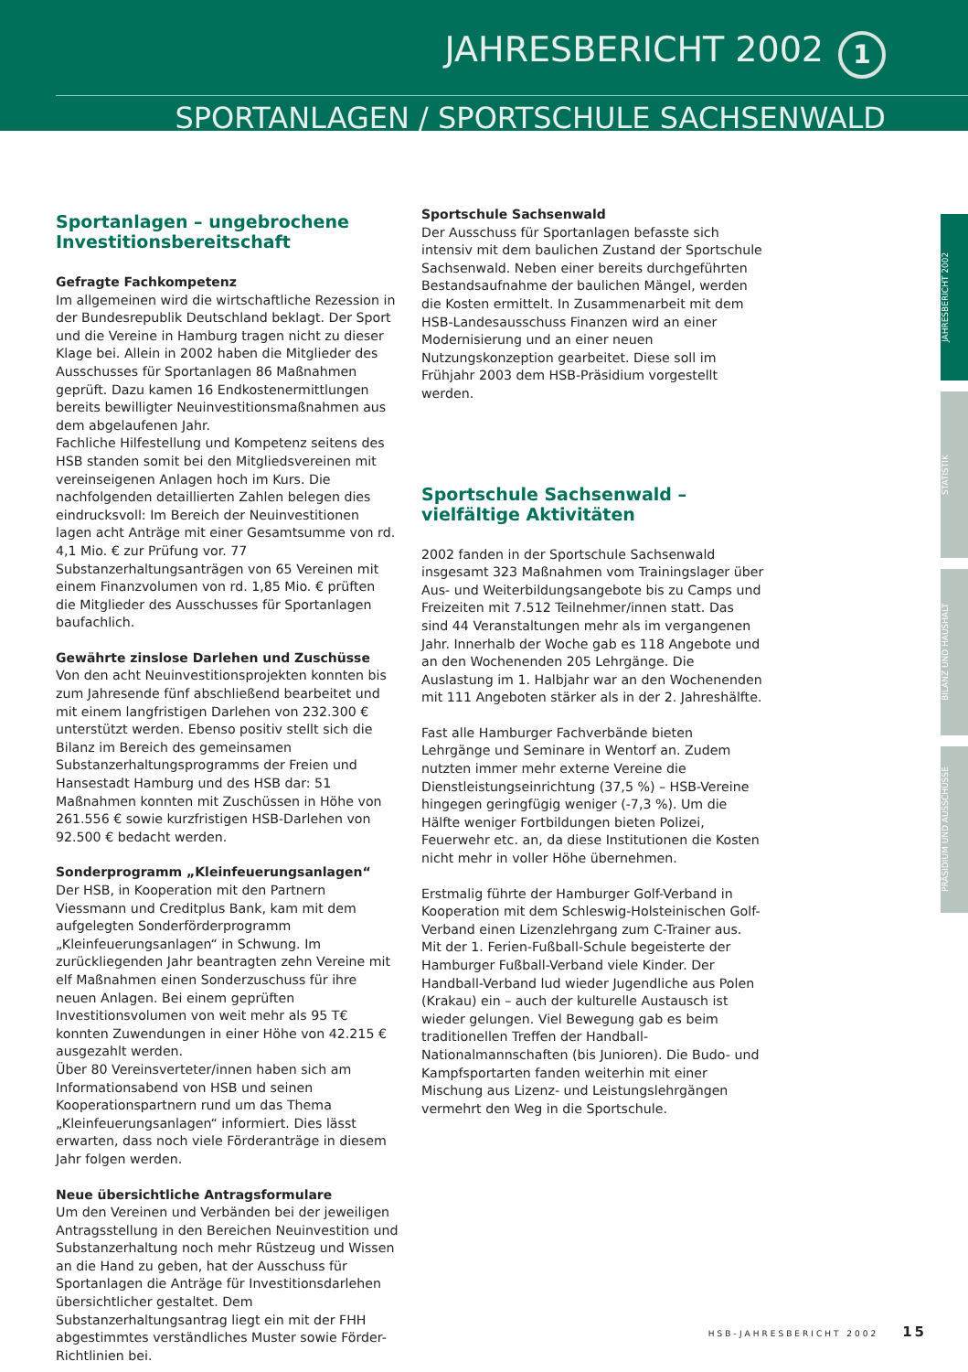JAHRESBERICHT 2002 1
SPORTANLAGEN / SPORTSCHULE SACHSENWALD
Sportanlagen – ungebrochene Investitionsbereitschaft
Gefragte Fachkompetenz
Im allgemeinen wird die wirtschaftliche Rezession in der Bundesrepublik Deutschland beklagt. Der Sport und die Vereine in Hamburg tragen nicht zu dieser Klage bei. Allein in 2002 haben die Mitglieder des Ausschusses für Sportanlagen 86 Maßnahmen geprüft. Dazu kamen 16 Endkostenermittlungen bereits bewilligter Neuinvestitionsmaßnahmen aus dem abgelaufenen Jahr.
Fachliche Hilfestellung und Kompetenz seitens des HSB standen somit bei den Mitgliedsvereinen mit vereinseigenen Anlagen hoch im Kurs. Die nachfolgenden detaillierten Zahlen belegen dies eindrucksvoll: Im Bereich der Neuinvestitionen lagen acht Anträge mit einer Gesamtsumme von rd. 4,1 Mio. € zur Prüfung vor. 77 Substanzerhaltungsanträgen von 65 Vereinen mit einem Finanzvolumen von rd. 1,85 Mio. € prüften die Mitglieder des Ausschusses für Sportanlagen baufachlich.
Gewährte zinslose Darlehen und Zuschüsse
Von den acht Neuinvestitionsprojekten konnten bis zum Jahresende fünf abschließend bearbeitet und mit einem langfristigen Darlehen von 232.300 € unterstützt werden. Ebenso positiv stellt sich die Bilanz im Bereich des gemeinsamen Substanzerhaltungsprogramms der Freien und Hansestadt Hamburg und des HSB dar: 51 Maßnahmen konnten mit Zuschüssen in Höhe von 261.556 € sowie kurzfristigen HSB-Darlehen von 92.500 € bedacht werden.
Sonderprogramm „Kleinfeuerungsanlagen“
Der HSB, in Kooperation mit den Partnern Viessmann und Creditplus Bank, kam mit dem aufgelegten Sonderförderprogramm „Kleinfeuerungsanlagen“ in Schwung. Im zurückliegenden Jahr beantragten zehn Vereine mit elf Maßnahmen einen Sonderzuschuss für ihre neuen Anlagen. Bei einem geprüften Investitionsvolumen von weit mehr als 95 T€ konnten Zuwendungen in einer Höhe von 42.215 € ausgezahlt werden.
Über 80 Vereinsverteter/innen haben sich am Informationsabend von HSB und seinen Kooperationspartnern rund um das Thema „Kleinfeuerungsanlagen“ informiert. Dies lässt erwarten, dass noch viele Förderanträge in diesem Jahr folgen werden.
Neue übersichtliche Antragsformulare
Um den Vereinen und Verbänden bei der jeweiligen Antragsstellung in den Bereichen Neuinvestition und Substanzerhaltung noch mehr Rüstzeug und Wissen an die Hand zu geben, hat der Ausschuss für Sportanlagen die Anträge für Investitionsdarlehen übersichtlicher gestaltet. Dem Substanzerhaltungsantrag liegt ein mit der FHH abgestimmtes verständliches Muster sowie Förder-Richtlinien bei.
Sportschule Sachsenwald
Der Ausschuss für Sportanlagen befasste sich intensiv mit dem baulichen Zustand der Sportschule Sachsenwald. Neben einer bereits durchgeführten Bestandsaufnahme der baulichen Mängel, werden die Kosten ermittelt. In Zusammenarbeit mit dem HSB-Landesausschuss Finanzen wird an einer Modernisierung und an einer neuen Nutzungskonzeption gearbeitet. Diese soll im Frühjahr 2003 dem HSB-Präsidium vorgestellt werden.
Sportschule Sachsenwald – vielfältige Aktivitäten
2002 fanden in der Sportschule Sachsenwald insgesamt 323 Maßnahmen vom Trainingslager über Aus- und Weiterbildungsangebote bis zu Camps und Freizeiten mit 7.512 Teilnehmer/innen statt. Das sind 44 Veranstaltungen mehr als im vergangenen Jahr. Innerhalb der Woche gab es 118 Angebote und an den Wochenenden 205 Lehrgänge. Die Auslastung im 1. Halbjahr war an den Wochenenden mit 111 Angeboten stärker als in der 2. Jahreshälfte.
Fast alle Hamburger Fachverbände bieten Lehrgänge und Seminare in Wentorf an. Zudem nutzten immer mehr externe Vereine die Dienstleistungseinrichtung (37,5 %) – HSB-Vereine hingegen geringfügig weniger (-7,3 %). Um die Hälfte weniger Fortbildungen bieten Polizei, Feuerwehr etc. an, da diese Institutionen die Kosten nicht mehr in voller Höhe übernehmen.
Erstmalig führte der Hamburger Golf-Verband in Kooperation mit dem Schleswig-Holsteinischen Golf-Verband einen Lizenzlehrgang zum C-Trainer aus. Mit der 1. Ferien-Fußball-Schule begeisterte der Hamburger Fußball-Verband viele Kinder. Der Handball-Verband lud wieder Jugendliche aus Polen (Krakau) ein – auch der kulturelle Austausch ist wieder gelungen. Viel Bewegung gab es beim traditionellen Treffen der Handball-Nationalmannschaften (bis Junioren). Die Budo- und Kampfsportarten fanden weiterhin mit einer Mischung aus Lizenz- und Leistungslehrgängen vermehrt den Weg in die Sportschule.
JAHRESBERICHT 2002
STATISTIK
BILANZ UND HAUSHALT
PRÄSIDIUM UND AUSSCHÜSSE
HSB-JAHRESBERICHT 2002 15